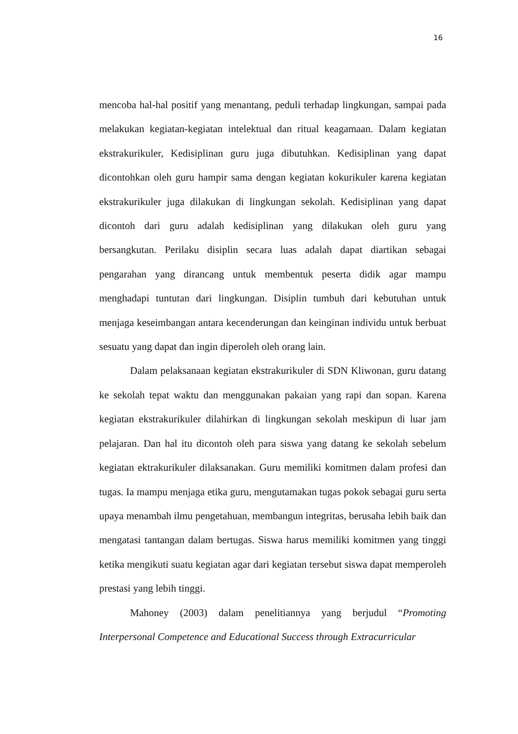16
mencoba hal-hal positif yang menantang, peduli terhadap lingkungan, sampai pada melakukan kegiatan-kegiatan intelektual dan ritual keagamaan. Dalam kegiatan ekstrakurikuler, Kedisiplinan guru juga dibutuhkan. Kedisiplinan yang dapat dicontohkan oleh guru hampir sama dengan kegiatan kokurikuler karena kegiatan ekstrakurikuler juga dilakukan di lingkungan sekolah. Kedisiplinan yang dapat dicontoh dari guru adalah kedisiplinan yang dilakukan oleh guru yang bersangkutan. Perilaku disiplin secara luas adalah dapat diartikan sebagai pengarahan yang dirancang untuk membentuk peserta didik agar mampu menghadapi tuntutan dari lingkungan. Disiplin tumbuh dari kebutuhan untuk menjaga keseimbangan antara kecenderungan dan keinginan individu untuk berbuat sesuatu yang dapat dan ingin diperoleh oleh orang lain.
Dalam pelaksanaan kegiatan ekstrakurikuler di SDN Kliwonan, guru datang ke sekolah tepat waktu dan menggunakan pakaian yang rapi dan sopan. Karena kegiatan ekstrakurikuler dilahirkan di lingkungan sekolah meskipun di luar jam pelajaran. Dan hal itu dicontoh oleh para siswa yang datang ke sekolah sebelum kegiatan ektrakurikuler dilaksanakan. Guru memiliki komitmen dalam profesi dan tugas. Ia mampu menjaga etika guru, mengutamakan tugas pokok sebagai guru serta upaya menambah ilmu pengetahuan, membangun integritas, berusaha lebih baik dan mengatasi tantangan dalam bertugas. Siswa harus memiliki komitmen yang tinggi ketika mengikuti suatu kegiatan agar dari kegiatan tersebut siswa dapat memperoleh prestasi yang lebih tinggi.
Mahoney (2003) dalam penelitiannya yang berjudul “Promoting Interpersonal Competence and Educational Success through Extracurricular